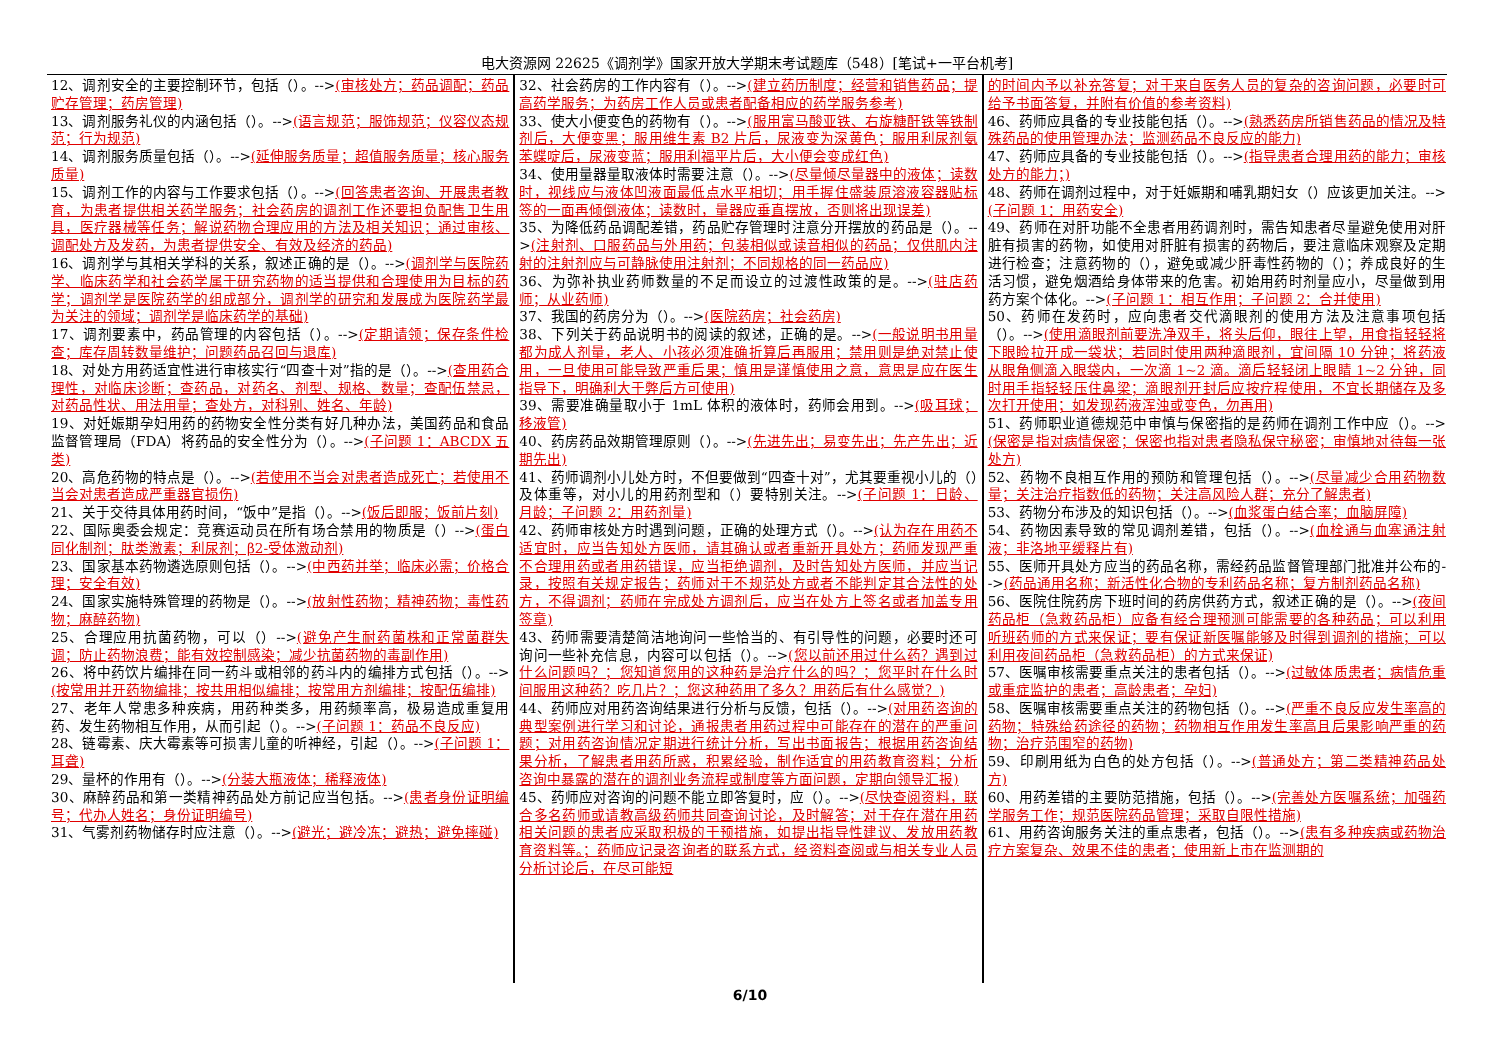电大资源网 22625《调剂学》国家开放大学期末考试题库（548）[笔试+一平台机考]
12、调剂安全的主要控制环节，包括（）。-->(审核处方；药品调配；药品贮存管理；药房管理)
13、调剂服务礼仪的内涵包括（）。-->(语言规范；服饰规范；仪容仪态规范；行为规范)
14、调剂服务质量包括（）。-->(延伸服务质量；超值服务质量；核心服务质量)
15、调剂工作的内容与工作要求包括（）。-->(回答患者咨询、开展患者教育，为患者提供相关药学服务；社会药房的调剂工作还要担负配售卫生用具，医疗器械等任务；解说药物合理应用的方法及相关知识；通过审核、调配处方及发药，为患者提供安全、有效及经济的药品)
16、调剂学与其相关学科的关系，叙述正确的是（）。-->(调剂学与医院药学、临床药学和社会药学属于研究药物的适当提供和合理使用为目标的药学；调剂学是医院药学的组成部分，调剂学的研究和发展成为医院药学最为关注的领域；调剂学是临床药学的基础)
17、调剂要素中，药品管理的内容包括（）。-->(定期请领；保存条件检查；库存周转数量维护；问题药品召回与退库)
18、对处方用药适宜性进行审核实行“四查十对”指的是（）。-->(查用药合理性，对临床诊断；查药品，对药名、剂型、规格、数量；查配伍禁忌，对药品性状、用法用量；查处方，对科别、姓名、年龄)
19、对妊娠期孕妇用药的药物安全性分类有好几种办法，美国药品和食品监督管理局（FDA）将药品的安全性分为（）。-->(子问题 1：ABCDX 五类)
20、高危药物的特点是（）。-->(若使用不当会对患者造成死亡；若使用不当会对患者造成严重器官损伤)
21、关于交待具体用药时间，“饭中”是指（）。-->(饭后即服；饭前片刻)
22、国际奥委会规定：竞赛运动员在所有场合禁用的物质是（）-->(蛋白同化制剂；肽类激素；利尿剂；β2-受体激动剂)
23、国家基本药物遴选原则包括（）。-->(中西药并举；临床必需；价格合理；安全有效)
24、国家实施特殊管理的药物是（）。-->(放射性药物；精神药物；毒性药物；麻醉药物)
25、合理应用抗菌药物，可以（）-->(避免产生耐药菌株和正常菌群失调；防止药物浪费；能有效控制感染；减少抗菌药物的毒副作用)
26、将中药饮片编排在同一药斗或相邻的药斗内的编排方式包括（）。-->(按常用并开药物编排；按共用相似编排；按常用方剂编排；按配伍编排)
27、老年人常患多种疾病，用药种类多，用药频率高，极易造成重复用药、发生药物相互作用，从而引起（）。-->(子问题 1：药品不良反应)
28、链霉素、庆大霉素等可损害儿童的听神经，引起（）。-->(子问题 1：耳聋)
29、量杯的作用有（）。-->(分装大瓶液体；稀释液体)
30、麻醉药品和第一类精神药品处方前记应当包括。-->(患者身份证明编号；代办人姓名；身份证明编号)
31、气雾剂药物储存时应注意（）。-->(避光；避冷冻；避热；避免摔碰)
32、社会药房的工作内容有（）。-->(建立药历制度；经营和销售药品；提高药学服务；为药房工作人员或患者配备相应的药学服务参考)
33、使大小便变色的药物有（）。-->(服用富马酸亚铁、右旋糖酐铁等铁制剂后，大便变黑；服用维生素 B2 片后，尿液变为深黄色；服用利尿剂氨苯蝶啶后，尿液变蓝；服用利福平片后，大小便会变成红色)
34、使用量器量取液体时需要注意（）。-->(尽量倾尽量器中的液体；读数时，视线应与液体凹液面最低点水平相切；用手握住盛装原溶液容器贴标签的一面再倾倒液体；读数时，量器应垂直摆放，否则将出现误差)
35、为降低药品调配差错，药品贮存管理时注意分开摆放的药品是（）。-->(注射剂、口服药品与外用药；包装相似或读音相似的药品；仅供肌内注射的注射剂应与可静脉使用注射剂；不同规格的同一药品应)
36、为弥补执业药师数量的不足而设立的过渡性政策的是。-->(驻店药师；从业药师)
37、我国的药房分为（）。-->(医院药房；社会药房)
38、下列关于药品说明书的阅读的叙述，正确的是。-->(一般说明书用量都为成人剂量，老人、小孩必须准确折算后再服用；禁用则是绝对禁止使用，一旦使用可能导致严重后果；慎用是谨慎使用之意，意思是应在医生指导下，明确利大于弊后方可使用)
39、需要准确量取小于 1mL 体积的液体时，药师会用到。-->(吸耳球；移液管)
40、药房药品效期管理原则（）。-->(先进先出；易变先出；先产先出；近期先出)
41、药师调剂小儿处方时，不但要做到“四查十对”，尤其要重视小儿的（）及体重等，对小儿的用药剂型和（）要特别关注。-->(子问题 1：日龄、月龄；子问题 2：用药剂量)
42、药师审核处方时遇到问题，正确的处理方式（）。-->(认为存在用药不适宜时，应当告知处方医师，请其确认或者重新开具处方；药师发现严重不合理用药或者用药错误，应当拒绝调剂，及时告知处方医师，并应当记录，按照有关规定报告；药师对于不规范处方或者不能判定其合法性的处方，不得调剂；药师在完成处方调剂后，应当在处方上签名或者加盖专用签章)
43、药师需要清楚简洁地询问一些恰当的、有引导性的问题，必要时还可询问一些补充信息，内容可以包括（）。-->(您以前还用过什么药？遇到过什么问题吗？；您知道您用的这种药是治疗什么的吗？；您平时在什么时间服用这种药？吃几片？；您这种药用了多久？用药后有什么感觉？)
44、药师应对用药咨询结果进行分析与反馈，包括（）。-->(对用药咨询的典型案例进行学习和讨论，通报患者用药过程中可能存在的潜在的严重问题；对用药咨询情况定期进行统计分析，写出书面报告；根据用药咨询结果分析，了解患者用药所惑，积累经验，制作适宜的用药教育资料；分析咨询中暴露的潜在的调剂业务流程或制度等方面问题，定期向领导汇报)
45、药师应对咨询的问题不能立即答复时，应（）。-->(尽快查阅资料，联合多名药师或请教高级药师共同查询讨论，及时解答；对于存在潜在用药相关问题的患者应采取积极的干预措施，如提出指导性建议、发放用药教育资料等。；药师应记录咨询者的联系方式，经资料查阅或与相关专业人员分析讨论后，在尽可能短
的时间内予以补充答复；对于来自医务人员的复杂的咨询问题，必要时可给予书面答复，并附有价值的参考资料)
46、药师应具备的专业技能包括（）。-->(熟悉药房所销售药品的情况及特殊药品的使用管理办法；监测药品不良反应的能力)
47、药师应具备的专业技能包括（）。-->(指导患者合理用药的能力；审核处方的能力；)
48、药师在调剂过程中，对于妊娠期和哺乳期妇女（）应该更加关注。-->(子问题 1：用药安全)
49、药师在对肝功能不全患者用药调剂时，需告知患者尽量避免使用对肝脏有损害的药物，如使用对肝脏有损害的药物后，要注意临床观察及定期进行检查；注意药物的（），避免或减少肝毒性药物的（）；养成良好的生活习惯，避免烟酒给身体带来的危害。初始用药时剂量应小，尽量做到用药方案个体化。-->(子问题 1：相互作用；子问题 2：合并使用)
50、药师在发药时，应向患者交代滴眼剂的使用方法及注意事项包括（）。-->(使用滴眼剂前要洗净双手，将头后仰，眼往上望，用食指轻轻将下眼睑拉开成一袋状；若同时使用两种滴眼剂，宜间隔 10 分钟；将药液从眼角侧滴入眼袋内，一次滴 1~2 滴。滴后轻轻闭上眼睛 1~2 分钟，同时用手指轻轻压住鼻梁；滴眼剂开封后应按疗程使用，不宜长期储存及多次打开使用；如发现药液浑浊或变色，勿再用)
51、药师职业道德规范中审慎与保密指的是药师在调剂工作中应（）。-->(保密是指对病情保密；保密也指对患者隐私保守秘密；审慎地对待每一张处方)
52、药物不良相互作用的预防和管理包括（）。-->(尽量减少合用药物数量；关注治疗指数低的药物；关注高风险人群；充分了解患者)
53、药物分布涉及的知识包括（）。-->(血浆蛋白结合率；血脑屏障)
54、药物因素导致的常见调剂差错，包括（）。-->(血栓通与血塞通注射液；非洛地平缓释片有)
55、医师开具处方应当的药品名称，需经药品监督管理部门批准并公布的-->(药品通用名称；新活性化合物的专利药品名称；复方制剂药品名称)
56、医院住院药房下班时间的药房供药方式，叙述正确的是（）。-->(夜间药品柜（急救药品柜）应备有经合理预测可能需要的各种药品；可以利用听班药师的方式来保证；要有保证新医嘱能够及时得到调剂的措施；可以利用夜间药品柜（急救药品柜）的方式来保证)
57、医嘱审核需要重点关注的患者包括（）。-->(过敏体质患者；病情危重或重症监护的患者；高龄患者；孕妇)
58、医嘱审核需要重点关注的药物包括（）。-->(严重不良反应发生率高的药物；特殊给药途径的药物；药物相互作用发生率高且后果影响严重的药物；治疗范围窄的药物)
59、印刷用纸为白色的处方包括（）。-->(普通处方；第二类精神药品处方)
60、用药差错的主要防范措施，包括（）。-->(完善处方医嘱系统；加强药学服务工作；规范医院药品管理；采取自限性措施)
61、用药咨询服务关注的重点患者，包括（）。-->(患有多种疾病或药物治疗方案复杂、效果不佳的患者；使用新上市在监测期的
6/10